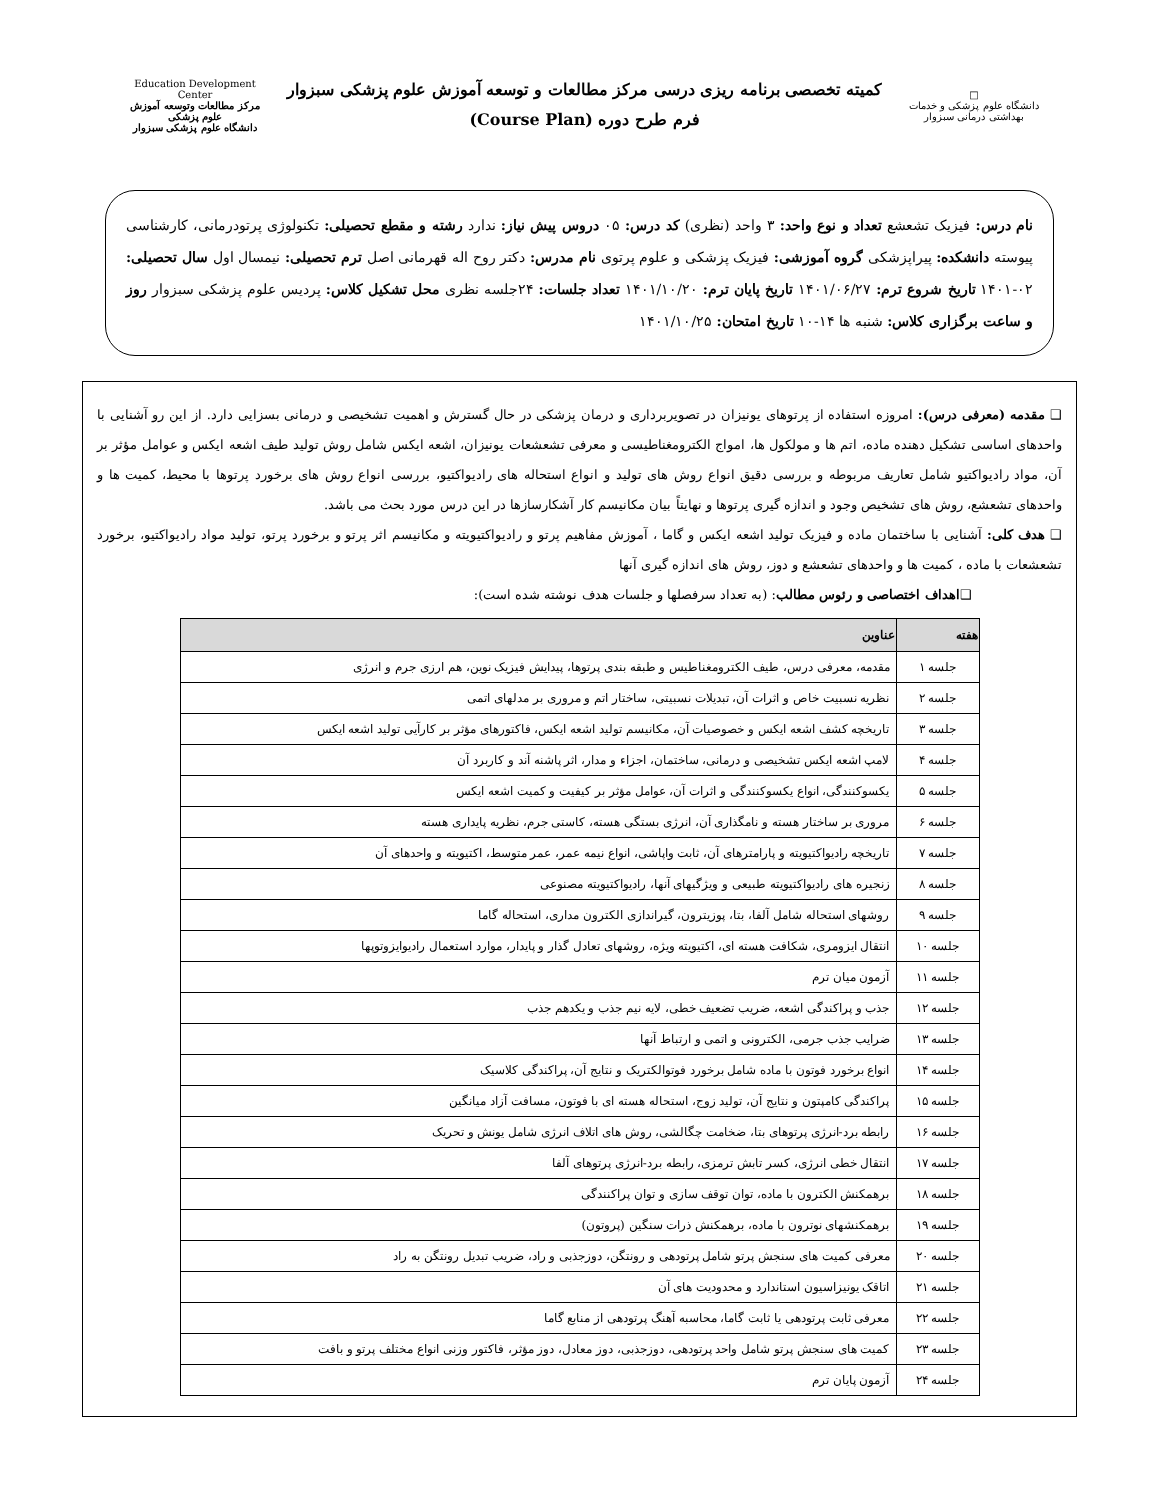□
دانشگاه علوم پزشکی و خدمات بهداشتی درمانی سبزوار
کمیته تخصصی برنامه ریزی درسی مرکز مطالعات و توسعه آموزش علوم پزشکی سبزوار
فرم طرح دوره (Course Plan)
Education Development Center
مرکز مطالعات وتوسعه آموزش علوم پزشکی
دانشگاه علوم پزشکی سبزوار
نام درس: فیزیک تشعشع تعداد و نوع واحد: ۳ واحد (نظری) کد درس: ۰۵ دروس پیش نیاز: ندارد رشته و مقطع تحصیلی: تکنولوژی پرتودرمانی، کارشناسی پیوسته دانشکده: پیراپزشکی گروه آموزشی: فیزیک پزشکی و علوم پرتوی نام مدرس: دکتر روح اله قهرمانی اصل ترم تحصیلی: نیمسال اول سال تحصیلی: ۰۲-۱۴۰۱ تاریخ شروع ترم: ۱۴۰۱/۰۶/۲۷ تاریخ پایان ترم: ۱۴۰۱/۱۰/۲۰ تعداد جلسات: ۲۴جلسه نظری محل تشکیل کلاس: پردیس علوم پزشکی سبزوار روز و ساعت برگزاری کلاس: شنبه ها ۱۴-۱۰ تاریخ امتحان: ۱۴۰۱/۱۰/۲۵
❑ مقدمه (معرفی درس): امروزه استفاده از پرتوهای یونیزان در تصویربرداری و درمان پزشکی در حال گسترش و اهمیت تشخیصی و درمانی بسزایی دارد. از این رو آشنایی با واحدهای اساسی تشکیل دهنده ماده، اتم ها و مولکول ها، امواج الکترومغناطیسی و معرفی تشعشعات یونیزان، اشعه ایکس شامل روش تولید طیف اشعه ایکس و عوامل مؤثر بر آن، مواد رادیواکتیو شامل تعاریف مربوطه و بررسی دقیق انواع روش های تولید و انواع استحاله های رادیواکتیو، بررسی انواع روش های برخورد پرتوها با محیط، کمیت ها و واحدهای تشعشع، روش های تشخیص وجود و اندازه گیری پرتوها و نهایتاً بیان مکانیسم کار آشکارسازها در این درس مورد بحث می باشد.
❑ هدف کلی: آشنایی با ساختمان ماده و فیزیک تولید اشعه ایکس و گاما ، آموزش مفاهیم پرتو و رادیواکتیویته و مکانیسم اثر پرتو و برخورد پرتو، تولید مواد رادیواکتیو، برخورد تشعشعات با ماده ، کمیت ها و واحدهای تشعشع و دوز، روش های اندازه گیری آنها
❑اهداف اختصاصی و رئوس مطالب: (به تعداد سرفصلها و جلسات هدف نوشته شده است):
| هفته | عناوین |
| --- | --- |
| جلسه ۱ | مقدمه، معرفی درس، طیف الکترومغناطیس و طبقه بندی پرتوها، پیدایش فیزیک نوین، هم ارزی جرم و انرژی |
| جلسه ۲ | نظریه نسبیت خاص و اثرات آن، تبدیلات نسبیتی، ساختار اتم و مروری بر مدلهای اتمی |
| جلسه ۳ | تاریخچه کشف اشعه ایکس و خصوصیات آن، مکانیسم تولید اشعه ایکس، فاکتورهای مؤثر بر کارآیی تولید اشعه ایکس |
| جلسه ۴ | لامپ اشعه ایکس تشخیصی و درمانی، ساختمان، اجزاء و مدار، اثر پاشنه آند و کاربرد آن |
| جلسه ۵ | یکسوکنندگی، انواع یکسوکنندگی و اثرات آن، عوامل مؤثر بر کیفیت و کمیت اشعه ایکس |
| جلسه ۶ | مروری بر ساختار هسته و نامگذاری آن، انرژی بستگی هسته، کاستی جرم، نظریه پایداری هسته |
| جلسه ۷ | تاریخچه رادیواکتیویته و پارامترهای آن، ثابت واپاشی، انواع نیمه عمر، عمر متوسط، اکتیویته و واحدهای آن |
| جلسه ۸ | زنجیره های رادیواکتیویته طبیعی و ویژگیهای آنها، رادیواکتیویته مصنوعی |
| جلسه ۹ | روشهای استحاله شامل آلفا، بتا، پوزیترون، گیراندازی الکترون مداری، استحاله گاما |
| جلسه ۱۰ | انتقال ایزومری، شکافت هسته ای، اکتیویته ویژه، روشهای تعادل گذار و پایدار، موارد استعمال رادیوایزوتوپها |
| جلسه ۱۱ | آزمون میان ترم |
| جلسه ۱۲ | جذب و پراکندگی اشعه، ضریب تضعیف خطی، لایه نیم جذب و یکدهم جذب |
| جلسه ۱۳ | ضرایب جذب جرمی، الکترونی و اتمی و ارتباط آنها |
| جلسه ۱۴ | انواع برخورد فوتون با ماده شامل برخورد فوتوالکتریک و نتایج آن، پراکندگی کلاسیک |
| جلسه ۱۵ | پراکندگی کامپتون و نتایج آن، تولید زوج، استحاله هسته ای با فوتون، مسافت آزاد میانگین |
| جلسه ۱۶ | رابطه برد-انرژی پرتوهای بتا، ضخامت چگالشی، روش های اتلاف انرژی شامل یونش و تحریک |
| جلسه ۱۷ | انتقال خطی انرژی، کسر تابش ترمزی، رابطه برد-انرژی پرتوهای آلفا |
| جلسه ۱۸ | برهمکنش الکترون با ماده، توان توقف سازی و توان پراکنندگی |
| جلسه ۱۹ | برهمکنشهای نوترون با ماده، برهمکنش ذرات سنگین (پروتون) |
| جلسه ۲۰ | معرفی کمیت های سنجش پرتو شامل پرتودهی و رونتگن، دوزجذبی و راد، ضریب تبدیل رونتگن به راد |
| جلسه ۲۱ | اتاقک یونیزاسیون استاندارد و محدودیت های آن |
| جلسه ۲۲ | معرفی ثابت پرتودهی یا ثابت گاما، محاسبه آهنگ پرتودهی از منابع گاما |
| جلسه ۲۳ | کمیت های سنجش پرتو شامل واحد پرتودهی، دوزجذبی، دوز معادل، دوز مؤثر، فاکتور وزنی انواع مختلف پرتو و بافت |
| جلسه ۲۴ | آزمون پایان ترم |